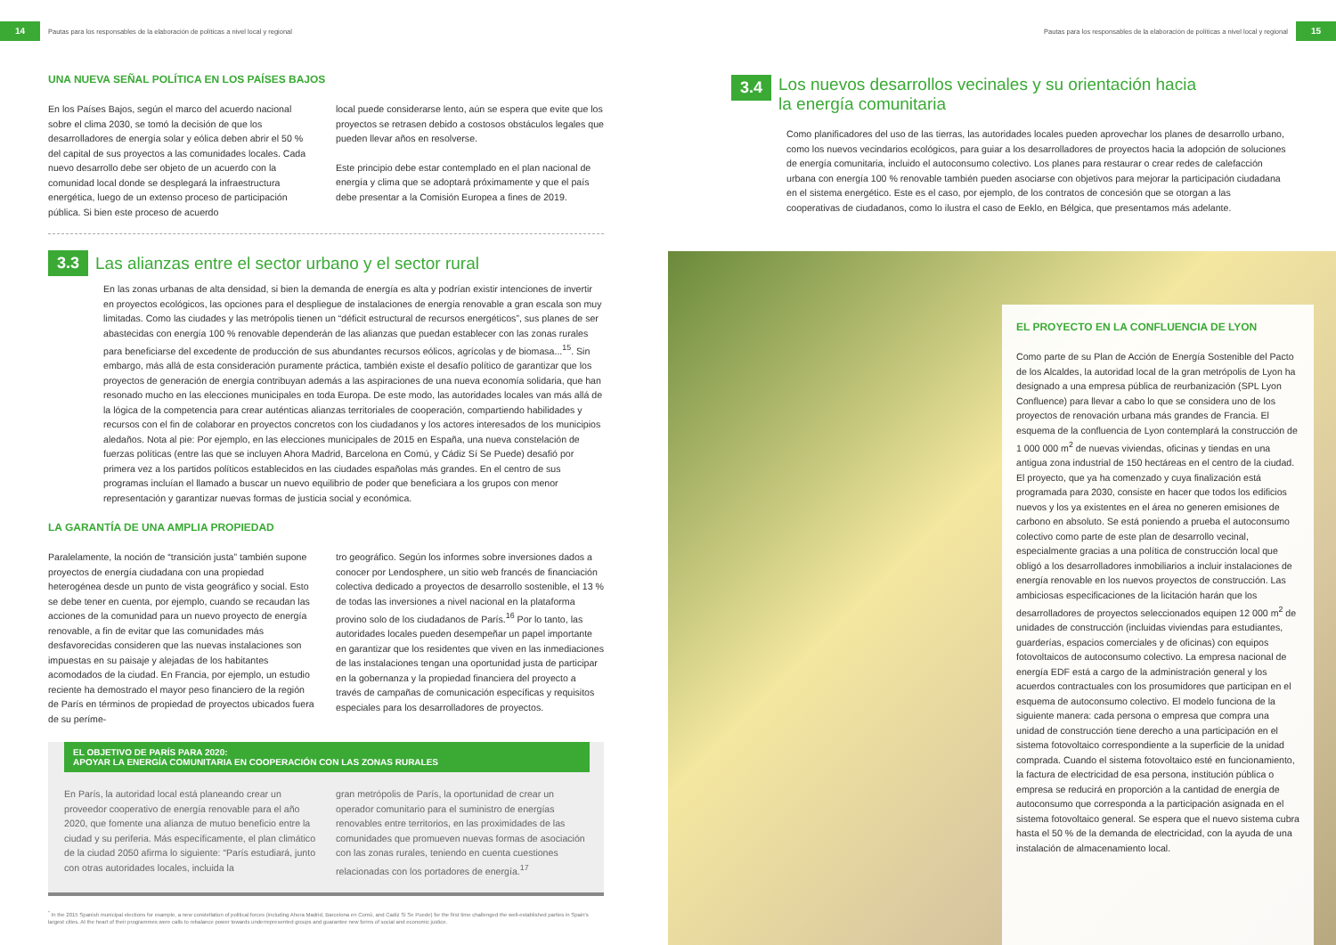14
Pautas para los responsables de la elaboración de políticas a nivel local y regional
UNA NUEVA SEÑAL POLÍTICA EN LOS PAÍSES BAJOS
En los Países Bajos, según el marco del acuerdo nacional sobre el clima 2030, se tomó la decisión de que los desarrolladores de energía solar y eólica deben abrir el 50 % del capital de sus proyectos a las comunidades locales. Cada nuevo desarrollo debe ser objeto de un acuerdo con la comunidad local donde se desplegará la infraestructura energética, luego de un extenso proceso de participación pública. Si bien este proceso de acuerdo
local puede considerarse lento, aún se espera que evite que los proyectos se retrasen debido a costosos obstáculos legales que pueden llevar años en resolverse.
Este principio debe estar contemplado en el plan nacional de energía y clima que se adoptará próximamente y que el país debe presentar a la Comisión Europea a fines de 2019.
3.3 Las alianzas entre el sector urbano y el sector rural
En las zonas urbanas de alta densidad, si bien la demanda de energía es alta y podrían existir intenciones de invertir en proyectos ecológicos, las opciones para el despliegue de instalaciones de energía renovable a gran escala son muy limitadas. Como las ciudades y las metrópolis tienen un “déficit estructural de recursos energéticos”, sus planes de ser abastecidas con energía 100 % renovable dependerán de las alianzas que puedan establecer con las zonas rurales para beneficiarse del excedente de producción de sus abundantes recursos eólicos, agrícolas y de biomasa...<sup>15</sup>. Sin embargo, más allá de esta consideración puramente práctica, también existe el desafío político de garantizar que los proyectos de generación de energía contribuyan además a las aspiraciones de una nueva economía solidaria, que han resonado mucho en las elecciones municipales en toda Europa. De este modo, las autoridades locales van más allá de la lógica de la competencia para crear auténticas alianzas territoriales de cooperación, compartiendo habilidades y recursos con el fin de colaborar en proyectos concretos con los ciudadanos y los actores interesados de los municipios aledaños. Nota al pie: Por ejemplo, en las elecciones municipales de 2015 en España, una nueva constelación de fuerzas políticas (entre las que se incluyen Ahora Madrid, Barcelona en Comú, y Cádiz Sí Se Puede) desafió por primera vez a los partidos políticos establecidos en las ciudades españolas más grandes. En el centro de sus programas incluían el llamado a buscar un nuevo equilibrio de poder que beneficiara a los grupos con menor representación y garantizar nuevas formas de justicia social y económica.
LA GARANTÍA DE UNA AMPLIA PROPIEDAD
Paralelamente, la noción de “transición justa” también supone proyectos de energía ciudadana con una propiedad heterogénea desde un punto de vista geográfico y social. Esto se debe tener en cuenta, por ejemplo, cuando se recaudan las acciones de la comunidad para un nuevo proyecto de energía renovable, a fin de evitar que las comunidades más desfavorecidas consideren que las nuevas instalaciones son impuestas en su paisaje y alejadas de los habitantes acomodados de la ciudad. En Francia, por ejemplo, un estudio reciente ha demostrado el mayor peso financiero de la región de París en términos de propiedad de proyectos ubicados fuera de su períme-
tro geográfico. Según los informes sobre inversiones dados a conocer por Lendosphere, un sitio web francés de financiación colectiva dedicado a proyectos de desarrollo sostenible, el 13 % de todas las inversiones a nivel nacional en la plataforma provino solo de los ciudadanos de París.<sup>16</sup> Por lo tanto, las autoridades locales pueden desempeñar un papel importante en garantizar que los residentes que viven en las inmediaciones de las instalaciones tengan una oportunidad justa de participar en la gobernanza y la propiedad financiera del proyecto a través de campañas de comunicación específicas y requisitos especiales para los desarrolladores de proyectos.
EL OBJETIVO DE PARÍS PARA 2020:
APOYAR LA ENERGÍA COMUNITARIA EN COOPERACIÓN CON LAS ZONAS RURALES
En París, la autoridad local está planeando crear un proveedor cooperativo de energía renovable para el año 2020, que fomente una alianza de mutuo beneficio entre la ciudad y su periferia. Más específicamente, el plan climático de la ciudad 2050 afirma lo siguiente: “París estudiará, junto con otras autoridades locales, incluida la
gran metrópolis de París, la oportunidad de crear un operador comunitario para el suministro de energías renovables entre territorios, en las proximidades de las comunidades que promueven nuevas formas de asociación con las zonas rurales, teniendo en cuenta cuestiones relacionadas con los portadores de energía.<sup>17</sup>
<sup>*</sup> In the 2015 Spanish municipal elections for example, a new constellation of political forces (including Ahora Madrid, Barcelona en Comú, and Cadiz Si Se Puede) for the first time challenged the well-established parties in Spain's largest cities. At the heart of their programmes were calls to rebalance power towards underrepresented groups and guarantee new forms of social and economic justice.
Pautas para los responsables de la elaboración de políticas a nivel local y regional
15
3.4 Los nuevos desarrollos vecinales y su orientación hacia
la energía comunitaria
Como planificadores del uso de las tierras, las autoridades locales pueden aprovechar los planes de desarrollo urbano, como los nuevos vecindarios ecológicos, para guiar a los desarrolladores de proyectos hacia la adopción de soluciones de energía comunitaria, incluido el autoconsumo colectivo. Los planes para restaurar o crear redes de calefacción urbana con energía 100 % renovable también pueden asociarse con objetivos para mejorar la participación ciudadana en el sistema energético. Este es el caso, por ejemplo, de los contratos de concesión que se otorgan a las cooperativas de ciudadanos, como lo ilustra el caso de Eeklo, en Bélgica, que presentamos más adelante.
EL PROYECTO EN LA CONFLUENCIA DE LYON
Como parte de su Plan de Acción de Energía Sostenible del Pacto de los Alcaldes, la autoridad local de la gran metrópolis de Lyon ha designado a una empresa pública de reurbanización (SPL Lyon Confluence) para llevar a cabo lo que se considera uno de los proyectos de renovación urbana más grandes de Francia. El esquema de la confluencia de Lyon contemplará la construcción de 1 000 000 m<sup>2</sup> de nuevas viviendas, oficinas y tiendas en una antigua zona industrial de 150 hectáreas en el centro de la ciudad. El proyecto, que ya ha comenzado y cuya finalización está programada para 2030, consiste en hacer que todos los edificios nuevos y los ya existentes en el área no generen emisiones de carbono en absoluto. Se está poniendo a prueba el autoconsumo colectivo como parte de este plan de desarrollo vecinal, especialmente gracias a una política de construcción local que obligó a los desarrolladores inmobiliarios a incluir instalaciones de energía renovable en los nuevos proyectos de construcción. Las ambiciosas especificaciones de la licitación harán que los desarrolladores de proyectos seleccionados equipen 12 000 m<sup>2</sup> de unidades de construcción (incluidas viviendas para estudiantes, guarderías, espacios comerciales y de oficinas) con equipos fotovoltaicos de autoconsumo colectivo. La empresa nacional de energía EDF está a cargo de la administración general y los acuerdos contractuales con los prosumidores que participan en el esquema de autoconsumo colectivo. El modelo funciona de la siguiente manera: cada persona o empresa que compra una unidad de construcción tiene derecho a una participación en el sistema fotovoltaico correspondiente a la superficie de la unidad comprada. Cuando el sistema fotovoltaico esté en funcionamiento, la factura de electricidad de esa persona, institución pública o empresa se reducirá en proporción a la cantidad de energía de autoconsumo que corresponda a la participación asignada en el sistema fotovoltaico general. Se espera que el nuevo sistema cubra hasta el 50 % de la demanda de electricidad, con la ayuda de una instalación de almacenamiento local.